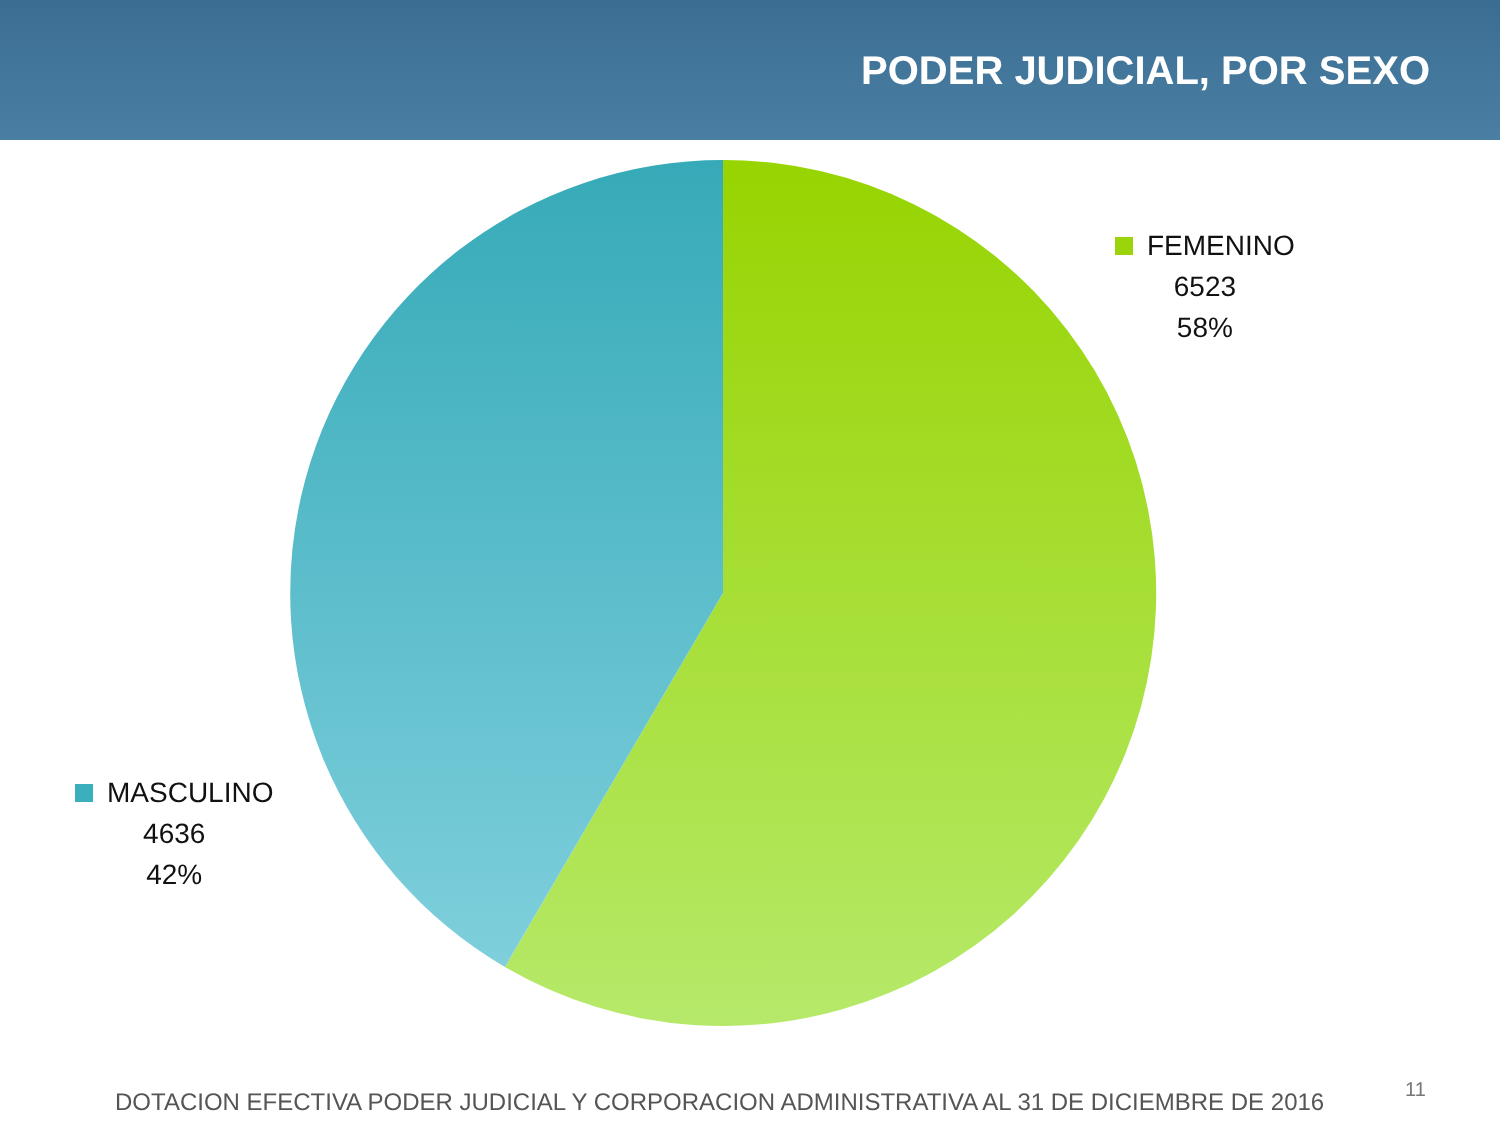PODER JUDICIAL, POR SEXO
FEMENINO
6523
58%
MASCULINO
4636
42%
DOTACION EFECTIVA PODER JUDICIAL Y CORPORACION ADMINISTRATIVA AL 31 DE DICIEMBRE DE 2016
11